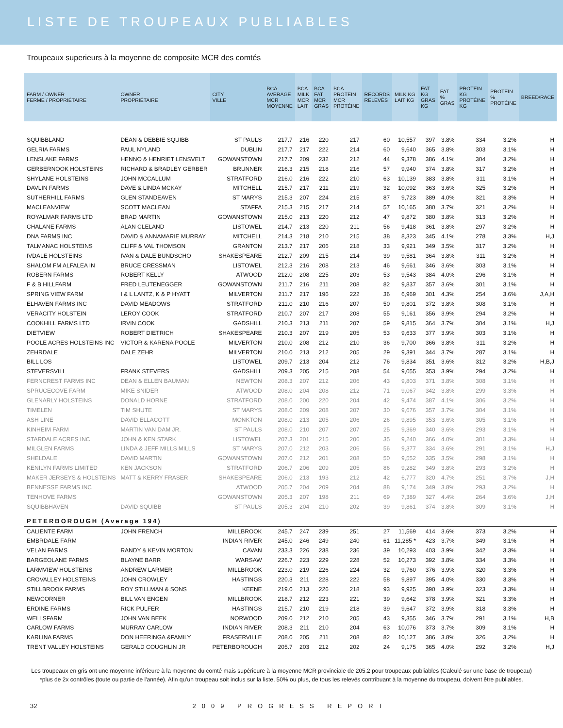LISTE DE TROUPEAUX PUBLIABLES
Troupeaux superieurs à la moyenne de composite MCR des comtés
| FARM / OWNER FERME / PROPRIÉTAIRE | OWNER PROPRIÉTAIRE | CITY VILLE | BCA AVERAGE MCR MOYENNE | BCA MILK MCR LAIT | BCA FAT MCR GRAS | BCA PROTEIN MCR PROTÉINE | RECORDS RELEVÉS | MILK KG LAIT KG | FAT KG GRAS KG | FAT % GRAS | PROTEIN KG PROTÉINE KG | PROTEIN % PROTÉINE | BREED/RACE |
| --- | --- | --- | --- | --- | --- | --- | --- | --- | --- | --- | --- | --- | --- |
| SQUIBBLAND | DEAN & DEBBIE SQUIBB | ST PAULS | 217.7 | 216 | 220 | 217 | 60 | 10,557 | 397 | 3.8% | 334 | 3.2% | H |
| GELRIA FARMS | PAUL NYLAND | DUBLIN | 217.7 | 217 | 222 | 214 | 60 | 9,640 | 365 | 3.8% | 303 | 3.1% | H |
| LENSLAKE FARMS | HENNO & HENRIET LENSVELT | GOWANSTOWN | 217.7 | 209 | 232 | 212 | 44 | 9,378 | 386 | 4.1% | 304 | 3.2% | H |
| GERBERNOOK HOLSTEINS | RICHARD & BRADLEY GERBER | BRUNNER | 216.3 | 215 | 218 | 216 | 57 | 9,940 | 374 | 3.8% | 317 | 3.2% | H |
| SHYLANE HOLSTEINS | JOHN MCCALLUM | STRATFORD | 216.0 | 216 | 222 | 210 | 63 | 10,139 | 383 | 3.8% | 311 | 3.1% | H |
| DAVLIN FARMS | DAVE & LINDA MCKAY | MITCHELL | 215.7 | 217 | 211 | 219 | 32 | 10,092 | 363 | 3.6% | 325 | 3.2% | H |
| SUTHERHILL FARMS | GLEN STANDEAVEN | ST MARYS | 215.3 | 207 | 224 | 215 | 87 | 9,723 | 389 | 4.0% | 321 | 3.3% | H |
| MACLEANVIEW | SCOTT MACLEAN | STAFFA | 215.3 | 215 | 217 | 214 | 57 | 10,165 | 380 | 3.7% | 321 | 3.2% | H |
| ROYALMAR FARMS LTD | BRAD MARTIN | GOWANSTOWN | 215.0 | 213 | 220 | 212 | 47 | 9,872 | 380 | 3.8% | 313 | 3.2% | H |
| CHALANE FARMS | ALAN CLELAND | LISTOWEL | 214.7 | 213 | 220 | 211 | 56 | 9,418 | 361 | 3.8% | 297 | 3.2% | H |
| DNA FARMS INC | DAVID & ANNAMARIE MURRAY | MITCHELL | 214.3 | 218 | 210 | 215 | 38 | 8,323 | 345 | 4.1% | 278 | 3.3% | H,J |
| TALMANAC HOLSTEINS | CLIFF & VAL THOMSON | GRANTON | 213.7 | 217 | 206 | 218 | 33 | 9,921 | 349 | 3.5% | 317 | 3.2% | H |
| IVDALE HOLSTEINS | IVAN & DALE BUNDSCHO | SHAKESPEARE | 212.7 | 209 | 215 | 214 | 39 | 9,581 | 364 | 3.8% | 311 | 3.2% | H |
| SHALOM FM ALFALEA IN | BRUCE CRESSMAN | LISTOWEL | 212.3 | 216 | 208 | 213 | 46 | 9,661 | 346 | 3.6% | 303 | 3.1% | H |
| ROBERN FARMS | ROBERT KELLY | ATWOOD | 212.0 | 208 | 225 | 203 | 53 | 9,543 | 384 | 4.0% | 296 | 3.1% | H |
| F & B HILLFARM | FRED LEUTENEGGER | GOWANSTOWN | 211.7 | 216 | 211 | 208 | 82 | 9,837 | 357 | 3.6% | 301 | 3.1% | H |
| SPRING VIEW FARM | I & L LANTZ, K & P HYATT | MILVERTON | 211.7 | 217 | 196 | 222 | 36 | 6,969 | 301 | 4.3% | 254 | 3.6% | J,A,H |
| ELHAVEN FARMS INC | DAVID MEADOWS | STRATFORD | 211.0 | 210 | 216 | 207 | 50 | 9,801 | 372 | 3.8% | 308 | 3.1% | H |
| VERACITY HOLSTEIN | LEROY COOK | STRATFORD | 210.7 | 207 | 217 | 208 | 55 | 9,161 | 356 | 3.9% | 294 | 3.2% | H |
| COOKHILL FARMS LTD | IRVIN COOK | GADSHILL | 210.3 | 213 | 211 | 207 | 59 | 9,815 | 364 | 3.7% | 304 | 3.1% | H,J |
| DIETVIEW | ROBERT DIETRICH | SHAKESPEARE | 210.3 | 207 | 219 | 205 | 53 | 9,633 | 377 | 3.9% | 303 | 3.1% | H |
| POOLE ACRES HOLSTEINS INC | VICTOR & KARENA POOLE | MILVERTON | 210.0 | 208 | 212 | 210 | 36 | 9,700 | 366 | 3.8% | 311 | 3.2% | H |
| ZEHRDALE | DALE ZEHR | MILVERTON | 210.0 | 213 | 212 | 205 | 29 | 9,391 | 344 | 3.7% | 287 | 3.1% | H |
| BILL LOS | | LISTOWEL | 209.7 | 213 | 204 | 212 | 76 | 9,834 | 351 | 3.6% | 312 | 3.2% | H,B,J |
| STEVERSVILL | FRANK STEVERS | GADSHILL | 209.3 | 205 | 215 | 208 | 54 | 9,055 | 353 | 3.9% | 294 | 3.2% | H |
| FERNCREST FARMS INC | DEAN & ELLEN BAUMAN | NEWTON | 208.3 | 207 | 212 | 206 | 43 | 9,803 | 371 | 3.8% | 308 | 3.1% | H |
| SPRUCECOVE FARM | MIKE SNIDER | ATWOOD | 208.0 | 204 | 208 | 212 | 71 | 9,067 | 342 | 3.8% | 299 | 3.3% | H |
| GLENARLY HOLSTEINS | DONALD HORNE | STRATFORD | 208.0 | 200 | 220 | 204 | 42 | 9,474 | 387 | 4.1% | 306 | 3.2% | H |
| TIMELEN | TIM SHUTE | ST MARYS | 208.0 | 209 | 208 | 207 | 30 | 9,676 | 357 | 3.7% | 304 | 3.1% | H |
| ASH LINE | DAVID ELLACOTT | MONKTON | 208.0 | 213 | 205 | 206 | 26 | 9,895 | 353 | 3.6% | 305 | 3.1% | H |
| KINHEIM FARM | MARTIN VAN DAM JR. | ST PAULS | 208.0 | 210 | 207 | 207 | 25 | 9,369 | 340 | 3.6% | 293 | 3.1% | H |
| STARDALE ACRES INC | JOHN & KEN STARK | LISTOWEL | 207.3 | 201 | 215 | 206 | 35 | 9,240 | 366 | 4.0% | 301 | 3.3% | H |
| MILGLEN FARMS | LINDA & JEFF MILLS MILLS | ST MARYS | 207.0 | 212 | 203 | 206 | 56 | 9,377 | 334 | 3.6% | 291 | 3.1% | H,J |
| SHELDALE | DAVID MARTIN | GOWANSTOWN | 207.0 | 212 | 201 | 208 | 50 | 9,552 | 335 | 3.5% | 298 | 3.1% | H |
| KENILYN FARMS LIMITED | KEN JACKSON | STRATFORD | 206.7 | 206 | 209 | 205 | 86 | 9,282 | 349 | 3.8% | 293 | 3.2% | H |
| MAKER JERSEYS & HOLSTEINS | MATT & KERRY FRASER | SHAKESPEARE | 206.0 | 213 | 193 | 212 | 42 | 6,777 | 320 | 4.7% | 251 | 3.7% | J,H |
| BENNESSE FARMS INC | | ATWOOD | 205.7 | 204 | 209 | 204 | 88 | 9,174 | 349 | 3.8% | 293 | 3.2% | H |
| TENHOVE FARMS | | GOWANSTOWN | 205.3 | 207 | 198 | 211 | 69 | 7,389 | 327 | 4.4% | 264 | 3.6% | J,H |
| SQUIBBHAVEN | DAVID SQUIBB | ST PAULS | 205.3 | 204 | 210 | 202 | 39 | 9,861 | 374 | 3.8% | 309 | 3.1% | H |
| PETERBOROUGH (Average 194) | | | | | | | | | | | | | |
| CALIENTE FARM | JOHN FRENCH | MILLBROOK | 245.7 | 247 | 239 | 251 | 27 | 11,569 | 414 | 3.6% | 373 | 3.2% | H |
| EMBRDALE FARM | | INDIAN RIVER | 245.0 | 246 | 249 | 240 | 61 | 11,285 * | 423 | 3.7% | 349 | 3.1% | H |
| VELAN FARMS | RANDY & KEVIN MORTON | CAVAN | 233.3 | 226 | 238 | 236 | 39 | 10,293 | 403 | 3.9% | 342 | 3.3% | H |
| BARGEOLANE FARMS | BLAYNE BARR | WARSAW | 226.7 | 223 | 229 | 228 | 52 | 10,273 | 392 | 3.8% | 334 | 3.3% | H |
| LARMVIEW HOLSTEINS | ANDREW LARMER | MILLBROOK | 223.0 | 219 | 226 | 224 | 32 | 9,760 | 376 | 3.9% | 320 | 3.3% | H |
| CROVALLEY HOLSTEINS | JOHN CROWLEY | HASTINGS | 220.3 | 211 | 228 | 222 | 58 | 9,897 | 395 | 4.0% | 330 | 3.3% | H |
| STILLBROOK FARMS | ROY STILLMAN & SONS | KEENE | 219.0 | 213 | 226 | 218 | 93 | 9,925 | 390 | 3.9% | 323 | 3.3% | H |
| NEWCORNER | BILL VAN ENGEN | MILLBROOK | 218.7 | 212 | 223 | 221 | 39 | 9,642 | 378 | 3.9% | 321 | 3.3% | H |
| ERDINE FARMS | RICK PULFER | HASTINGS | 215.7 | 210 | 219 | 218 | 39 | 9,647 | 372 | 3.9% | 318 | 3.3% | H |
| WELLSFARM | JOHN VAN BEEK | NORWOOD | 209.0 | 212 | 210 | 205 | 43 | 9,355 | 346 | 3.7% | 291 | 3.1% | H,B |
| CARLOW FARMS | MURRAY CARLOW | INDIAN RIVER | 208.3 | 211 | 210 | 204 | 63 | 10,076 | 373 | 3.7% | 309 | 3.1% | H |
| KARLINA FARMS | DON HEERINGA &FAMILY | FRASERVILLE | 208.0 | 205 | 211 | 208 | 82 | 10,127 | 386 | 3.8% | 326 | 3.2% | H |
| TRENT VALLEY HOLSTEINS | GERALD COUGHLIN JR | PETERBOROUGH | 205.7 | 203 | 212 | 202 | 24 | 9,175 | 365 | 4.0% | 292 | 3.2% | H,J |
Les troupeaux en gris ont une moyenne inférieure à la moyenne du comté mais supérieure à la moyenne MCR provinciale de 205.2 pour troupeaux publiables (Calculé sur une base de troupeau)
*plus de 2x contrôles (toute ou partie de l'année). Afin qu'un troupeau soit inclus sur la liste, 50% ou plus, de tous les relevés contribuant à la moyenne du troupeau, doivent être publiables.
32 2009 PROGRESS REPORT